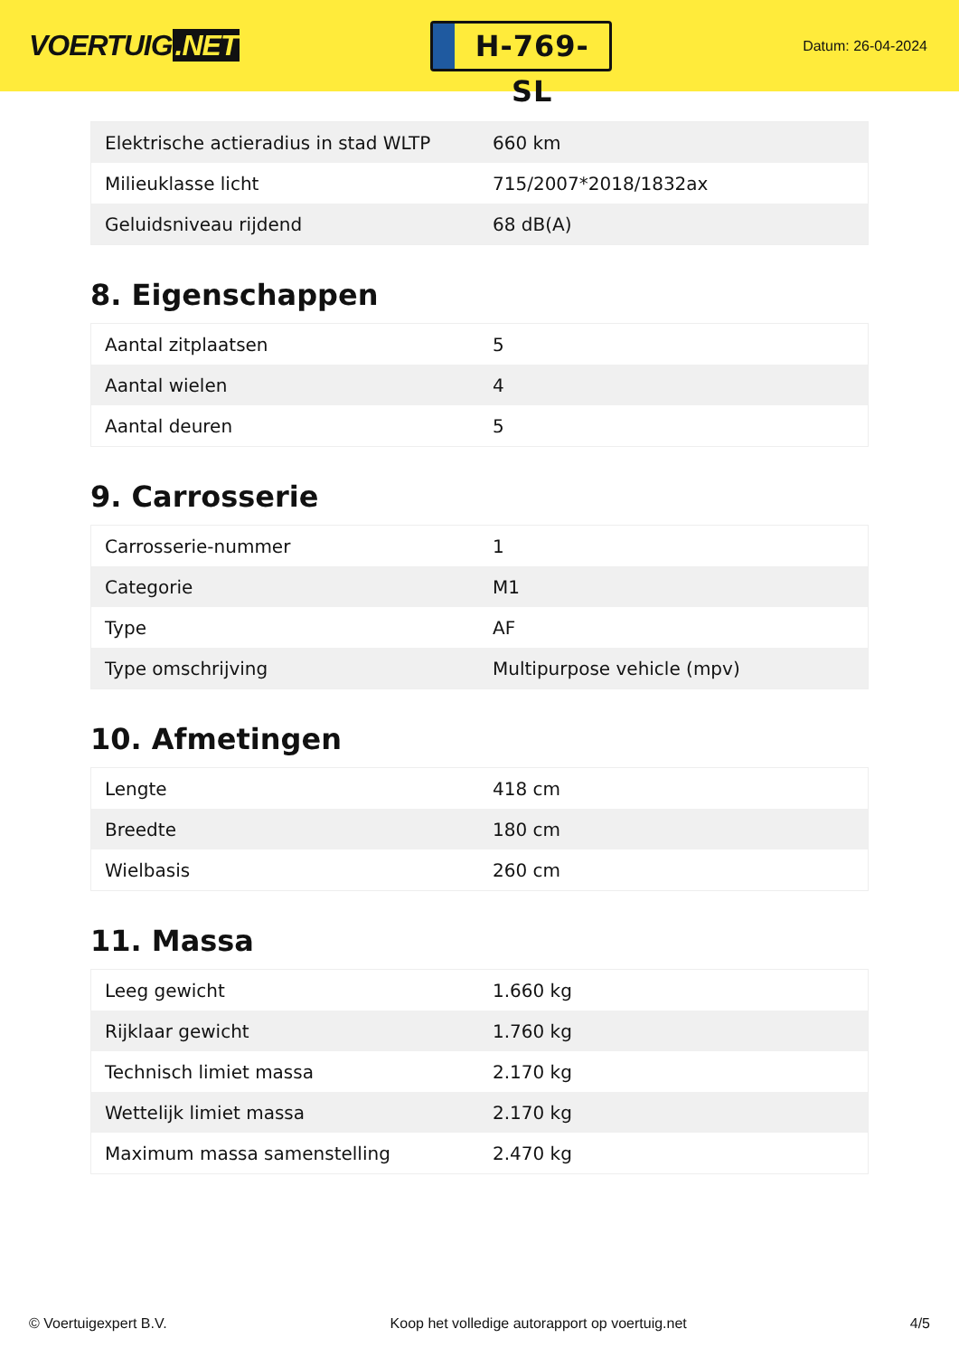VOERTUIG.NET
H-769-SL
Datum: 26-04-2024
| Elektrische actieradius in stad WLTP | 660 km |
| Milieuklasse licht | 715/2007*2018/1832ax |
| Geluidsniveau rijdend | 68 dB(A) |
8. Eigenschappen
| Aantal zitplaatsen | 5 |
| Aantal wielen | 4 |
| Aantal deuren | 5 |
9. Carrosserie
| Carrosserie-nummer | 1 |
| Categorie | M1 |
| Type | AF |
| Type omschrijving | Multipurpose vehicle (mpv) |
10. Afmetingen
| Lengte | 418 cm |
| Breedte | 180 cm |
| Wielbasis | 260 cm |
11. Massa
| Leeg gewicht | 1.660 kg |
| Rijklaar gewicht | 1.760 kg |
| Technisch limiet massa | 2.170 kg |
| Wettelijk limiet massa | 2.170 kg |
| Maximum massa samenstelling | 2.470 kg |
© Voertuigexpert B.V. Koop het volledige autorapport op voertuig.net 4/5